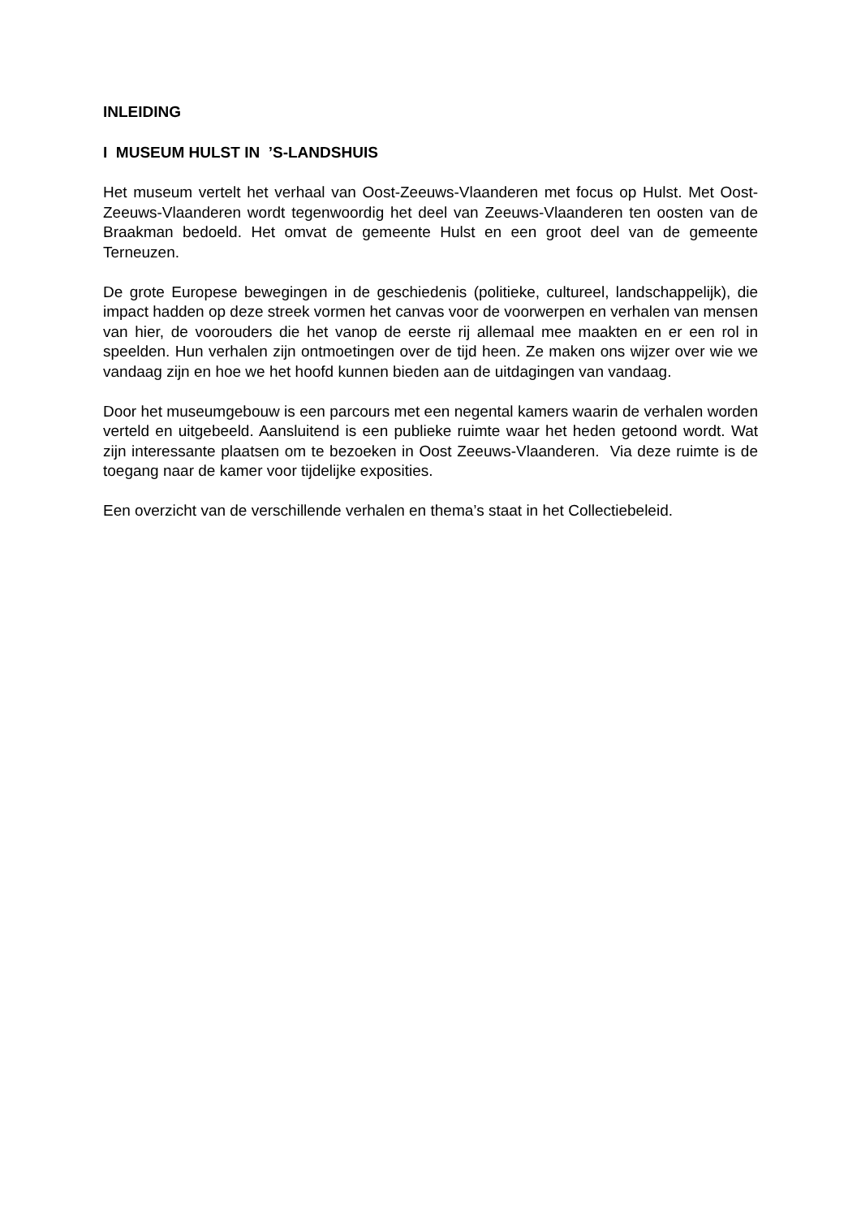INLEIDING
I MUSEUM HULST IN ’S-LANDSHUIS
Het museum vertelt het verhaal van Oost-Zeeuws-Vlaanderen met focus op Hulst. Met Oost-Zeeuws-Vlaanderen wordt tegenwoordig het deel van Zeeuws-Vlaanderen ten oosten van de Braakman bedoeld. Het omvat de gemeente Hulst en een groot deel van de gemeente Terneuzen.
De grote Europese bewegingen in de geschiedenis (politieke, cultureel, landschappelijk), die impact hadden op deze streek vormen het canvas voor de voorwerpen en verhalen van mensen van hier, de voorouders die het vanop de eerste rij allemaal mee maakten en er een rol in speelden. Hun verhalen zijn ontmoetingen over de tijd heen. Ze maken ons wijzer over wie we vandaag zijn en hoe we het hoofd kunnen bieden aan de uitdagingen van vandaag.
Door het museumgebouw is een parcours met een negental kamers waarin de verhalen worden verteld en uitgebeeld. Aansluitend is een publieke ruimte waar het heden getoond wordt. Wat zijn interessante plaatsen om te bezoeken in Oost Zeeuws-Vlaanderen. Via deze ruimte is de toegang naar de kamer voor tijdelijke exposities.
Een overzicht van de verschillende verhalen en thema’s staat in het Collectiebeleid.